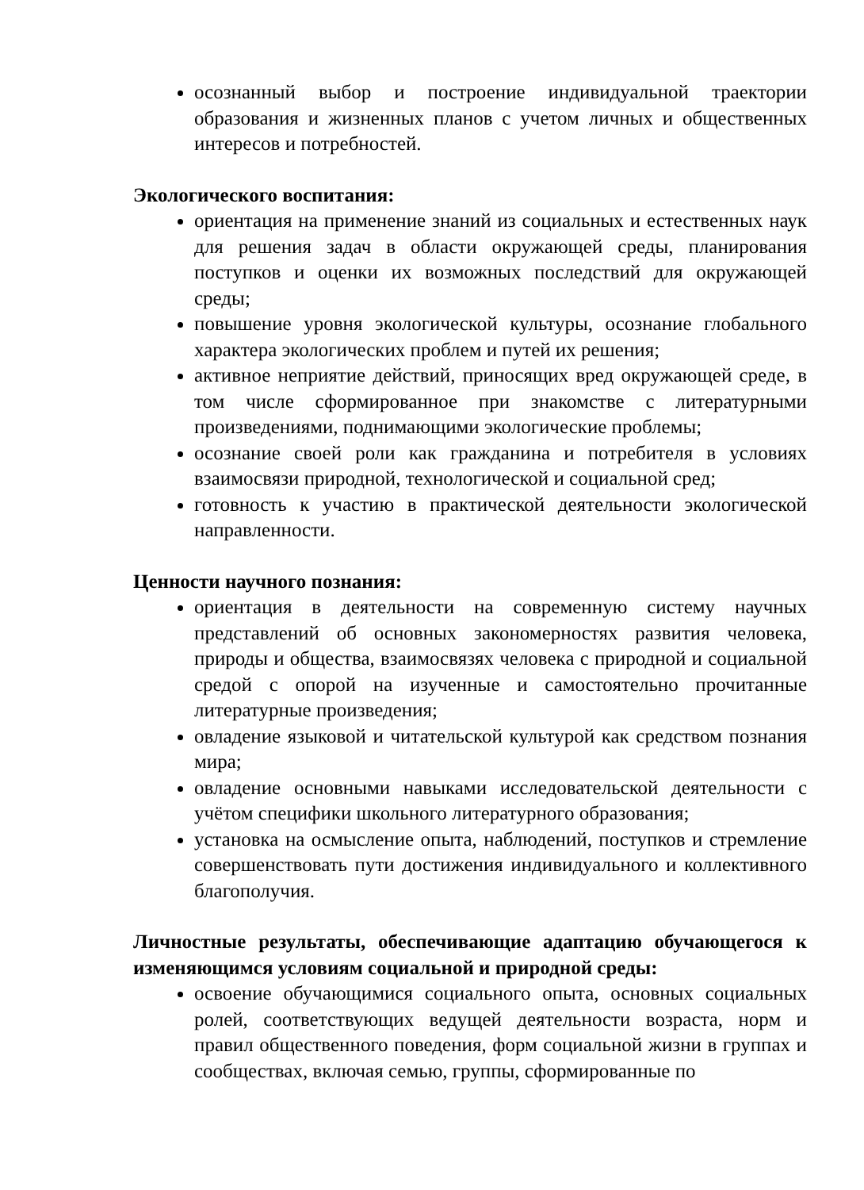осознанный выбор и построение индивидуальной траектории образования и жизненных планов с учетом личных и общественных интересов и потребностей.
Экологического воспитания:
ориентация на применение знаний из социальных и естественных наук для решения задач в области окружающей среды, планирования поступков и оценки их возможных последствий для окружающей среды;
повышение уровня экологической культуры, осознание глобального характера экологических проблем и путей их решения;
активное неприятие действий, приносящих вред окружающей среде, в том числе сформированное при знакомстве с литературными произведениями, поднимающими экологические проблемы;
осознание своей роли как гражданина и потребителя в условиях взаимосвязи природной, технологической и социальной сред;
готовность к участию в практической деятельности экологической направленности.
Ценности научного познания:
ориентация в деятельности на современную систему научных представлений об основных закономерностях развития человека, природы и общества, взаимосвязях человека с природной и социальной средой с опорой на изученные и самостоятельно прочитанные литературные произведения;
овладение языковой и читательской культурой как средством познания мира;
овладение основными навыками исследовательской деятельности с учётом специфики школьного литературного образования;
установка на осмысление опыта, наблюдений, поступков и стремление совершенствовать пути достижения индивидуального и коллективного благополучия.
Личностные результаты, обеспечивающие адаптацию обучающегося к изменяющимся условиям социальной и природной среды:
освоение обучающимися социального опыта, основных социальных ролей, соответствующих ведущей деятельности возраста, норм и правил общественного поведения, форм социальной жизни в группах и сообществах, включая семью, группы, сформированные по